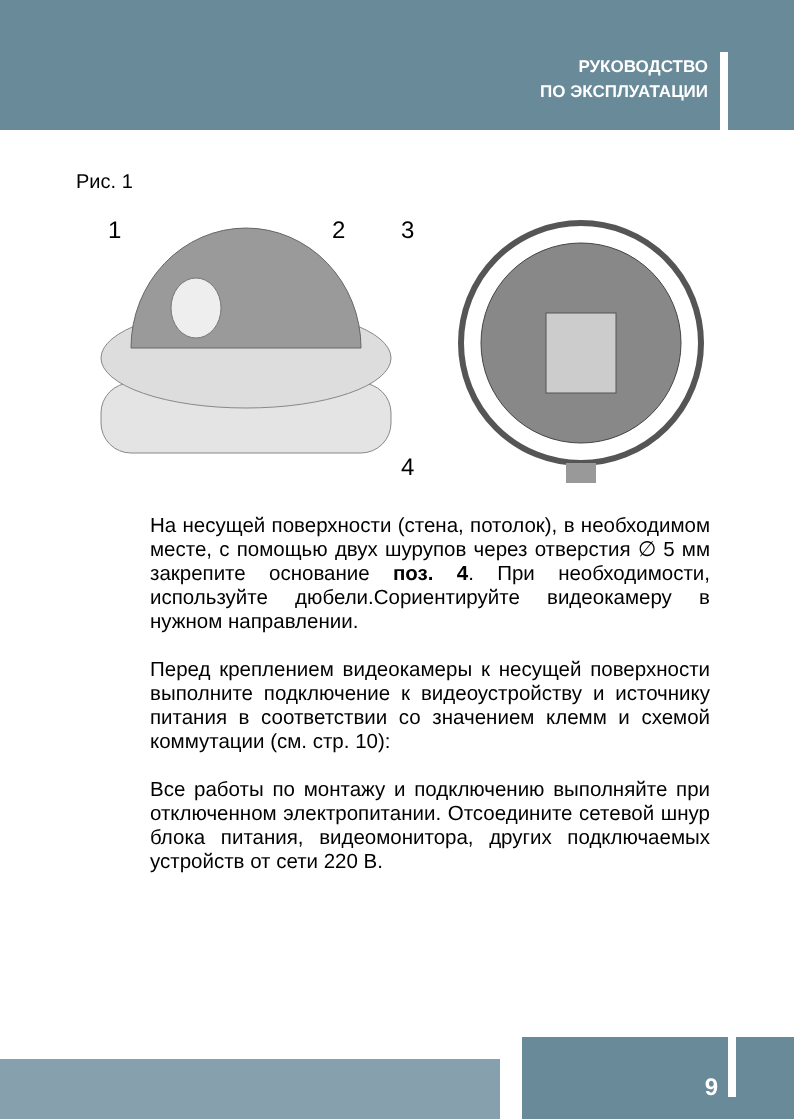РУКОВОДСТВО
ПО ЭКСПЛУАТАЦИИ
Рис. 1
1
2
3
4
На несущей поверхности (стена, потолок), в необходимом месте, с помощью двух шурупов через отверстия ∅ 5 мм закрепите основание поз. 4. При необходимости, используйте дюбели.Сориентируйте видеокамеру в нужном направлении.
Перед креплением видеокамеры к несущей поверхности выполните подключение к видеоустройству и источнику питания в соответствии со значением клемм и схемой коммутации (см. стр. 10):
Все работы по монтажу и подключению выполняйте при отключенном электропитании. Отсоедините сетевой шнур блока питания, видеомонитора, других подключаемых устройств от сети 220 В.
9